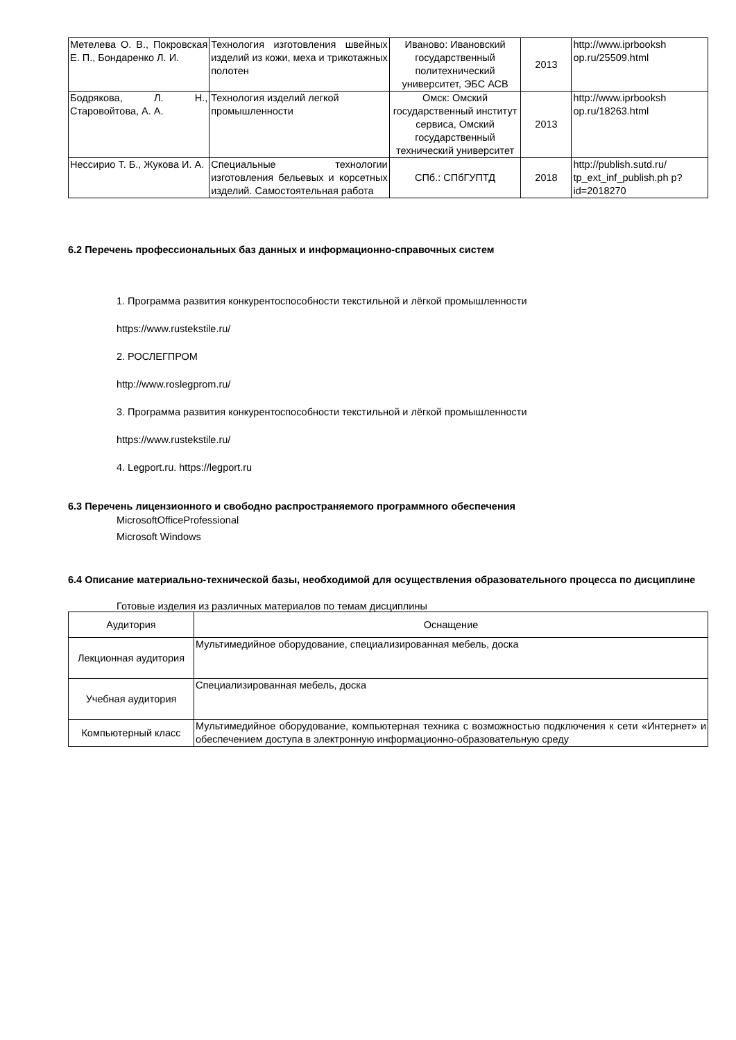| Метелева О. В., Покровская Е. П., Бондаренко Л. И. | Технология изготовления швейных изделий из кожи, меха и трикотажных полотен | Иваново: Ивановский государственный политехнический университет, ЭБС АСВ | 2013 | http://www.iprbooksh op.ru/25509.html |
| Бодрякова, Л. Н., Старовойтова, А. А. | Технология изделий легкой промышленности | Омск: Омский государственный институт сервиса, Омский государственный технический университет | 2013 | http://www.iprbooksh op.ru/18263.html |
| Нессирио Т. Б., Жукова И. А. | Специальные технологии изготовления бельевых и корсетных изделий. Самостоятельная работа | СПб.: СПбГУПТД | 2018 | http://publish.sutd.ru/ tp_ext_inf_publish.ph p?id=2018270 |
6.2 Перечень профессиональных баз данных и информационно-справочных систем
1. Программа развития конкурентоспособности текстильной и лёгкой промышленности
https://www.rustekstile.ru/
2. РОСЛЕГПРОМ
http://www.roslegprom.ru/
3. Программа развития конкурентоспособности текстильной и лёгкой промышленности
https://www.rustekstile.ru/
4. Legport.ru. https://legport.ru
6.3 Перечень лицензионного и свободно распространяемого программного обеспечения
MicrosoftOfficeProfessional
Microsoft Windows
6.4 Описание материально-технической базы, необходимой для осуществления образовательного процесса по дисциплине
Готовые изделия из различных материалов по темам дисциплины
| Аудитория | Оснащение |
| Лекционная аудитория | Мультимедийное оборудование, специализированная мебель, доска |
| Учебная аудитория | Специализированная мебель, доска |
| Компьютерный класс | Мультимедийное оборудование, компьютерная техника с возможностью подключения к сети «Интернет» и обеспечением доступа в электронную информационно-образовательную среду |